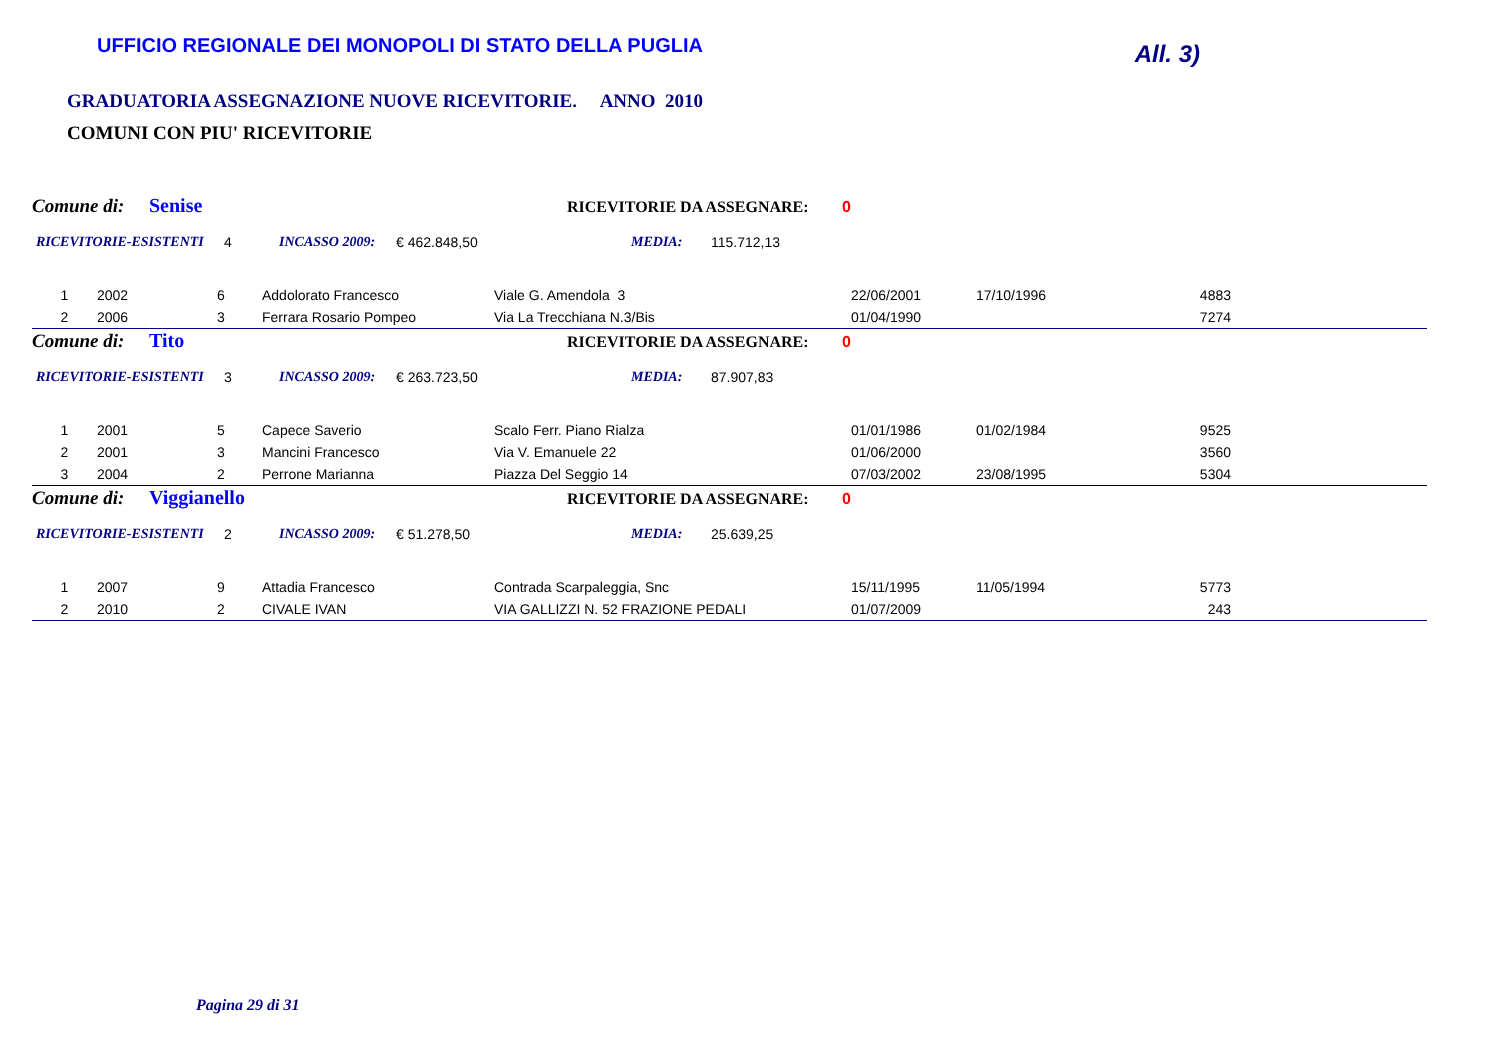UFFICIO REGIONALE DEI MONOPOLI DI STATO DELLA PUGLIA
All. 3)
GRADUATORIA ASSEGNAZIONE NUOVE RICEVITORIE. ANNO 2010
COMUNI CON PIU' RICEVITORIE
Comune di: Senise RICEVITORIE DA ASSEGNARE: 0
RICEVITORIE-ESISTENTI 4 INCASSO 2009: € 462.848,50 MEDIA: 115.712,13
| 1 | 2002 | 6 | Addolorato Francesco | Viale G. Amendola 3 | 22/06/2001 | 17/10/1996 | 4883 | |
| 2 | 2006 | 3 | Ferrara Rosario Pompeo | Via La Trecchiana N.3/Bis | 01/04/1990 | | 7274 | |
Comune di: Tito RICEVITORIE DA ASSEGNARE: 0
RICEVITORIE-ESISTENTI 3 INCASSO 2009: € 263.723,50 MEDIA: 87.907,83
| 1 | 2001 | 5 | Capece Saverio | Scalo Ferr. Piano Rialza | 01/01/1986 | 01/02/1984 | 9525 | |
| 2 | 2001 | 3 | Mancini Francesco | Via V. Emanuele 22 | 01/06/2000 | | 3560 | |
| 3 | 2004 | 2 | Perrone Marianna | Piazza Del Seggio 14 | 07/03/2002 | 23/08/1995 | 5304 | |
Comune di: Viggianello RICEVITORIE DA ASSEGNARE: 0
RICEVITORIE-ESISTENTI 2 INCASSO 2009: € 51.278,50 MEDIA: 25.639,25
| 1 | 2007 | 9 | Attadia Francesco | Contrada Scarpaleggia, Snc | 15/11/1995 | 11/05/1994 | 5773 | |
| 2 | 2010 | 2 | CIVALE IVAN | VIA GALLIZZI N. 52 FRAZIONE PEDALI | 01/07/2009 | | 243 | |
Pagina 29 di 31